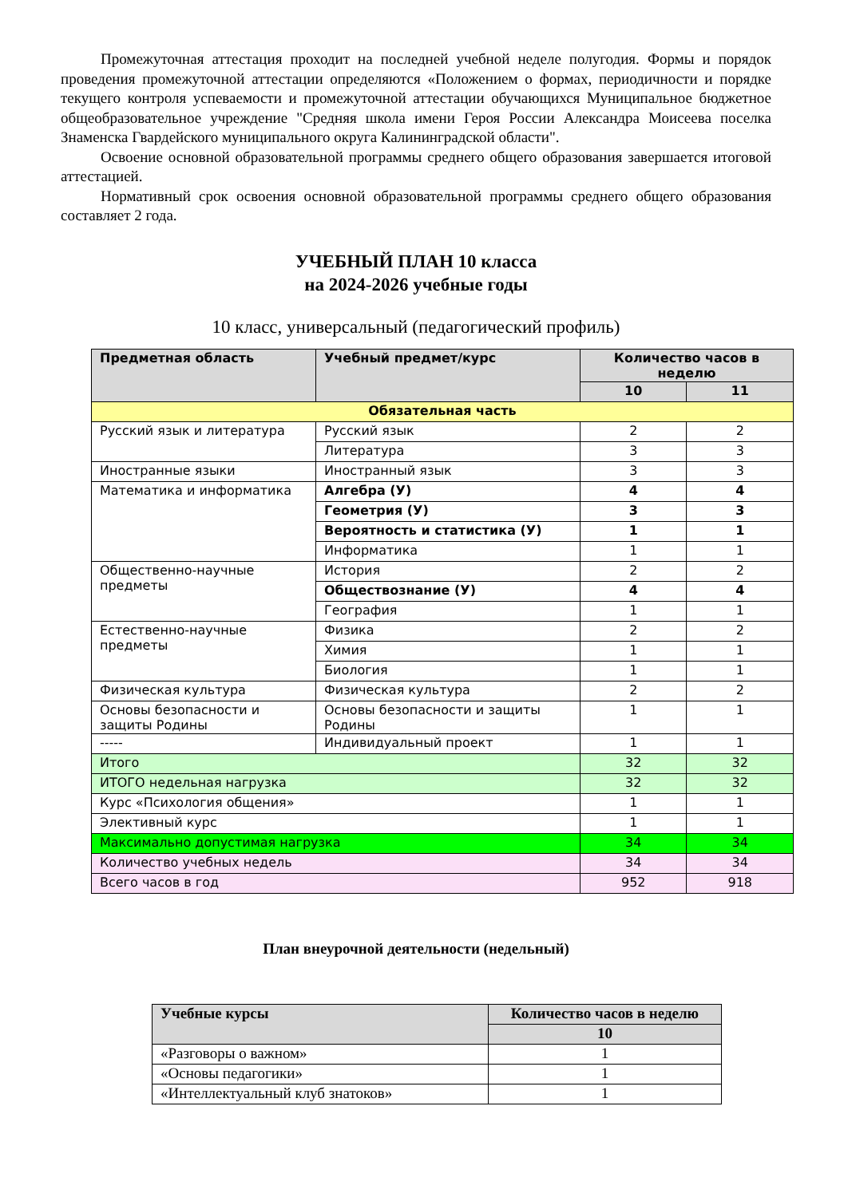Промежуточная аттестация проходит на последней учебной неделе полугодия. Формы и порядок проведения промежуточной аттестации определяются «Положением о формах, периодичности и порядке текущего контроля успеваемости и промежуточной аттестации обучающихся Муниципальное бюджетное общеобразовательное учреждение "Средняя школа имени Героя России Александра Моисеева поселка Знаменска Гвардейского муниципального округа Калининградской области".
Освоение основной образовательной программы среднего общего образования завершается итоговой аттестацией.
Нормативный срок освоения основной образовательной программы среднего общего образования составляет 2 года.
УЧЕБНЫЙ ПЛАН 10 класса
на 2024-2026 учебные годы
10 класс, универсальный (педагогический профиль)
| Предметная область | Учебный предмет/курс | Количество часов в неделю | |
| --- | --- | --- | --- |
| | | 10 | 11 |
| Обязательная часть | | | |
| Русский язык и литература | Русский язык | 2 | 2 |
| | Литература | 3 | 3 |
| Иностранные языки | Иностранный язык | 3 | 3 |
| Математика и информатика | Алгебра (У) | 4 | 4 |
| | Геометрия (У) | 3 | 3 |
| | Вероятность и статистика (У) | 1 | 1 |
| | Информатика | 1 | 1 |
| Общественно-научные предметы | История | 2 | 2 |
| | Обществознание (У) | 4 | 4 |
| | География | 1 | 1 |
| Естественно-научные предметы | Физика | 2 | 2 |
| | Химия | 1 | 1 |
| | Биология | 1 | 1 |
| Физическая культура | Физическая культура | 2 | 2 |
| Основы безопасности и защиты Родины | Основы безопасности и защиты Родины | 1 | 1 |
| ----- | Индивидуальный проект | 1 | 1 |
| Итого | | 32 | 32 |
| ИТОГО недельная нагрузка | | 32 | 32 |
| Курс «Психология общения» | | 1 | 1 |
| Элективный курс | | 1 | 1 |
| Максимально допустимая нагрузка | | 34 | 34 |
| Количество учебных недель | | 34 | 34 |
| Всего часов в год | | 952 | 918 |
План внеурочной деятельности (недельный)
| Учебные курсы | Количество часов в неделю |
| --- | --- |
| | 10 |
| «Разговоры о важном» | 1 |
| «Основы педагогики» | 1 |
| «Интеллектуальный клуб знатоков» | 1 |